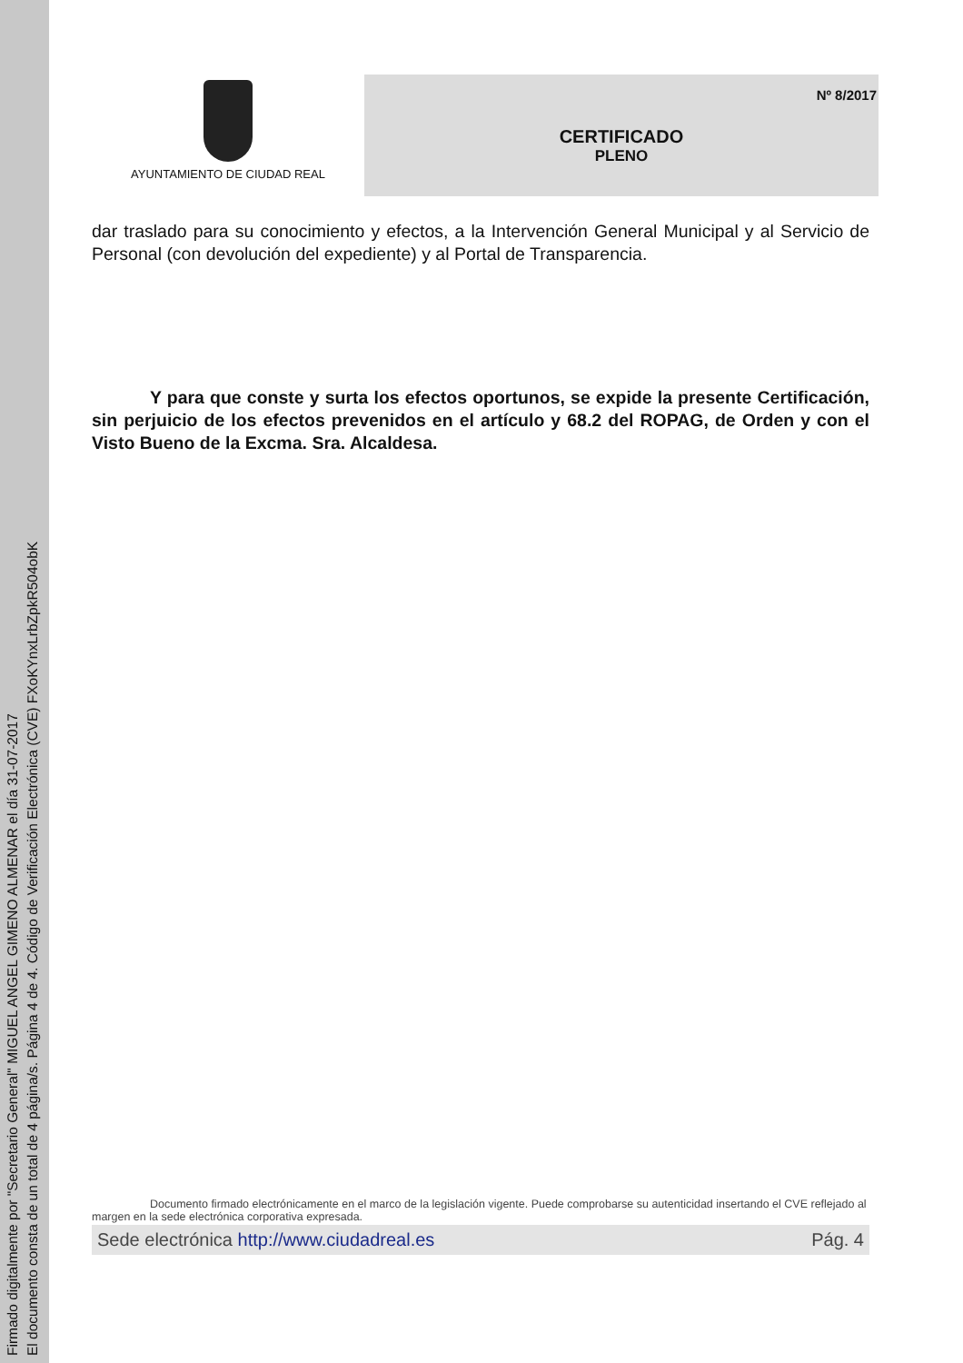Firmado digitalmente por "Secretario General" MIGUEL ANGEL GIMENO ALMENAR el día 31-07-2017
El documento consta de un total de 4 página/s. Página 4 de 4. Código de Verificación Electrónica (CVE) FXoKYnxLrbZpkR504obK
AYUNTAMIENTO DE CIUDAD REAL
Nº 8/2017
CERTIFICADO
PLENO
dar traslado para su conocimiento y efectos, a la Intervención General Municipal y al Servicio de Personal (con devolución del expediente) y al Portal de Transparencia.
Y para que conste y surta los efectos oportunos, se expide la presente Certificación, sin perjuicio de los efectos prevenidos en el artículo y 68.2 del ROPAG, de Orden y con el Visto Bueno de la Excma. Sra. Alcaldesa.
Documento firmado electrónicamente en el marco de la legislación vigente. Puede comprobarse su autenticidad insertando el CVE reflejado al margen en la sede electrónica corporativa expresada.
Sede electrónica http://www.ciudadreal.es Pág. 4